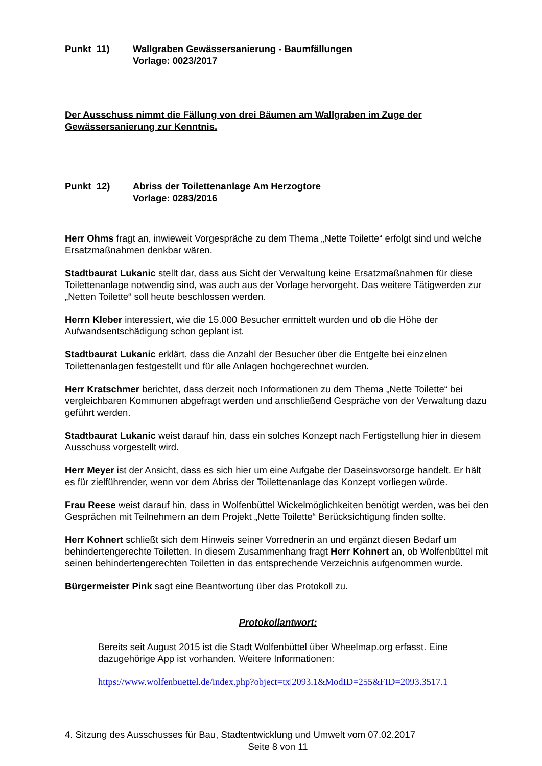Punkt 11) Wallgraben Gewässersanierung - Baumfällungen
Vorlage: 0023/2017
Der Ausschuss nimmt die Fällung von drei Bäumen am Wallgraben im Zuge der Gewässersanierung zur Kenntnis.
Punkt 12) Abriss der Toilettenanlage Am Herzogtore
Vorlage: 0283/2016
Herr Ohms fragt an, inwieweit Vorgespräche zu dem Thema „Nette Toilette“ erfolgt sind und welche Ersatzmaßnahmen denkbar wären.
Stadtbaurat Lukanic stellt dar, dass aus Sicht der Verwaltung keine Ersatzmaßnahmen für diese Toilettenanlage notwendig sind, was auch aus der Vorlage hervorgeht. Das weitere Tätigwerden zur „Netten Toilette“ soll heute beschlossen werden.
Herrn Kleber interessiert, wie die 15.000 Besucher ermittelt wurden und ob die Höhe der Aufwandsentschädigung schon geplant ist.
Stadtbaurat Lukanic erklärt, dass die Anzahl der Besucher über die Entgelte bei einzelnen Toilettenanlagen festgestellt und für alle Anlagen hochgerechnet wurden.
Herr Kratschmer berichtet, dass derzeit noch Informationen zu dem Thema „Nette Toilette“ bei vergleichbaren Kommunen abgefragt werden und anschließend Gespräche von der Verwaltung dazu geführt werden.
Stadtbaurat Lukanic weist darauf hin, dass ein solches Konzept nach Fertigstellung hier in diesem Ausschuss vorgestellt wird.
Herr Meyer ist der Ansicht, dass es sich hier um eine Aufgabe der Daseinsvorsorge handelt. Er hält es für zielführender, wenn vor dem Abriss der Toilettenanlage das Konzept vorliegen würde.
Frau Reese weist darauf hin, dass in Wolfenbüttel Wickelmöglichkeiten benötigt werden, was bei den Gesprächen mit Teilnehmern an dem Projekt „Nette Toilette“ Berücksichtigung finden sollte.
Herr Kohnert schließt sich dem Hinweis seiner Vorrednerin an und ergänzt diesen Bedarf um behindertengerechte Toiletten. In diesem Zusammenhang fragt Herr Kohnert an, ob Wolfenbüttel mit seinen behindertengerechten Toiletten in das entsprechende Verzeichnis aufgenommen wurde.
Bürgermeister Pink sagt eine Beantwortung über das Protokoll zu.
Protokollantwort:
Bereits seit August 2015 ist die Stadt Wolfenbüttel über Wheelmap.org erfasst. Eine dazugehörige App ist vorhanden. Weitere Informationen:
https://www.wolfenbuettel.de/index.php?object=tx|2093.1&ModID=255&FID=2093.3517.1
4. Sitzung des Ausschusses für Bau, Stadtentwicklung und Umwelt vom 07.02.2017
Seite 8 von 11